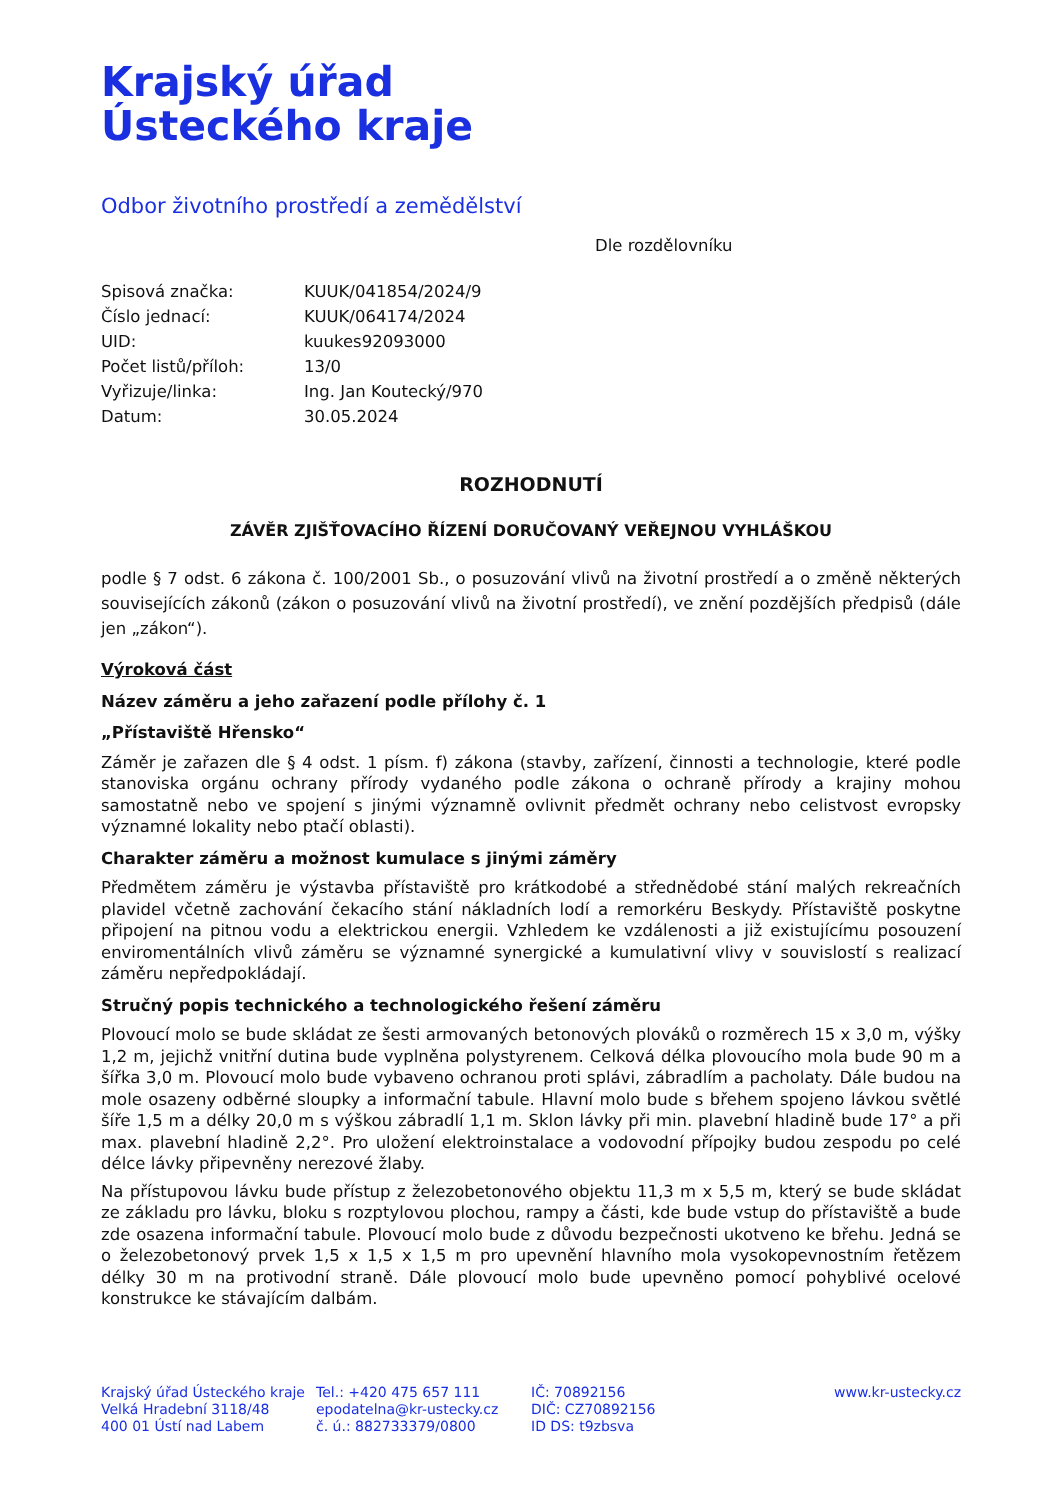Krajský úřad
Ústeckého kraje
Odbor životního prostředí a zemědělství
Dle rozdělovníku
| Spisová značka: | KUUK/041854/2024/9 |
| Číslo jednací: | KUUK/064174/2024 |
| UID: | kuukes92093000 |
| Počet listů/příloh: | 13/0 |
| Vyřizuje/linka: | Ing. Jan Koutecký/970 |
| Datum: | 30.05.2024 |
ROZHODNUTÍ
ZÁVĚR ZJIŠŤOVACÍHO ŘÍZENÍ DORUČOVANÝ VEŘEJNOU VYHLÁŠKOU
podle § 7 odst. 6 zákona č. 100/2001 Sb., o posuzování vlivů na životní prostředí a o změně některých souvisejících zákonů (zákon o posuzování vlivů na životní prostředí), ve znění pozdějších předpisů (dále jen „zákon“).
Výroková část
Název záměru a jeho zařazení podle přílohy č. 1
„Přístaviště Hřensko“
Záměr je zařazen dle § 4 odst. 1 písm. f) zákona (stavby, zařízení, činnosti a technologie, které podle stanoviska orgánu ochrany přírody vydaného podle zákona o ochraně přírody a krajiny mohou samostatně nebo ve spojení s jinými významně ovlivnit předmět ochrany nebo celistvost evropsky významné lokality nebo ptačí oblasti).
Charakter záměru a možnost kumulace s jinými záměry
Předmětem záměru je výstavba přístaviště pro krátkodobé a střednědobé stání malých rekreačních plavidel včetně zachování čekacího stání nákladních lodí a remorkéru Beskydy. Přístaviště poskytne připojení na pitnou vodu a elektrickou energii. Vzhledem ke vzdálenosti a již existujícímu posouzení enviromentálních vlivů záměru se významné synergické a kumulativní vlivy v souvislostí s realizací záměru nepředpokládají.
Stručný popis technického a technologického řešení záměru
Plovoucí molo se bude skládat ze šesti armovaných betonových plováků o rozměrech 15 x 3,0 m, výšky 1,2 m, jejichž vnitřní dutina bude vyplněna polystyrenem. Celková délka plovoucího mola bude 90 m a šířka 3,0 m. Plovoucí molo bude vybaveno ochranou proti splávi, zábradlím a pacholaty. Dále budou na mole osazeny odběrné sloupky a informační tabule. Hlavní molo bude s břehem spojeno lávkou světlé šíře 1,5 m a délky 20,0 m s výškou zábradlí 1,1 m. Sklon lávky při min. plavební hladině bude 17° a při max. plavební hladině 2,2°. Pro uložení elektroinstalace a vodovodní přípojky budou zespodu po celé délce lávky připevněny nerezové žlaby.
Na přístupovou lávku bude přístup z železobetonového objektu 11,3 m x 5,5 m, který se bude skládat ze základu pro lávku, bloku s rozptylovou plochou, rampy a části, kde bude vstup do přístaviště a bude zde osazena informační tabule. Plovoucí molo bude z důvodu bezpečnosti ukotveno ke břehu. Jedná se o železobetonový prvek 1,5 x 1,5 x 1,5 m pro upevnění hlavního mola vysokopevnostním řetězem délky 30 m na protivodní straně. Dále plovoucí molo bude upevněno pomocí pohyblivé ocelové konstrukce ke stávajícím dalbám.
Krajský úřad Ústeckého kraje
Velká Hradební 3118/48
400 01 Ústí nad Labem
Tel.: +420 475 657 111
epodatelna@kr-ustecky.cz
č. ú.: 882733379/0800
IČ: 70892156
DIČ: CZ70892156
ID DS: t9zbsva
www.kr-ustecky.cz